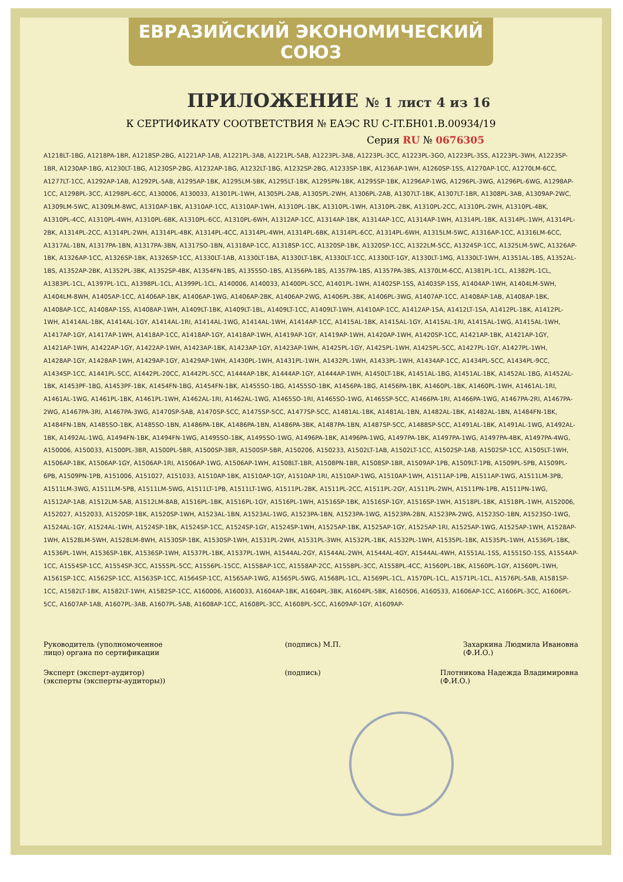ЕВРАЗИЙСКИЙ ЭКОНОМИЧЕСКИЙ СОЮЗ
ПРИЛОЖЕНИЕ № 1 лист 4 из 16
К СЕРТИФИКАТУ СООТВЕТСТВИЯ № ЕАЭС RU C-IT.БН01.B.00934/19
Серия RU № 0676305
A1218LT-1BG, A1218PA-1BR, A1218SP-2BG, A1221AP-1AB, A1221PL-3AB, A1221PL-5AB, A1223PL-3AB, A1223PL-3CC, A1223PL-3GO, A1223PL-3SS, A1223PL-3WH, A1223SP-1BR, A1230AP-1BG, A1230LT-1BG, A1230SP-2BG, A1232AP-1BG, A1232LT-1BG, A1232SP-2BG, A1233SP-1BK, A1236AP-1WH, A1260SP-1SS, A1270AP-1CC, A1270LM-6CC, A1277LT-1CC, A1292AP-1AB, A1292PL-5AB, A1295AP-1BK, A1295LM-5BK, A1295LT-1BK, A1295PN-1BK, A1295SP-1BK, A1296AP-1WG, A1296PL-3WG, A1296PL-6WG, A1298AP-1CC, A1298PL-3CC, A1298PL-6CC, A130006, A130033, A1301PL-1WH, A1305PL-2AB, A1305PL-2WH, A1306PL-2AB, A1307LT-1BK, A1307LT-1BR, A1308PL-3AB, A1309AP-2WC, A1309LM-5WC, A1309LM-8WC, A1310AP-1BK, A1310AP-1CC, A1310AP-1WH, A1310PL-1BK, A1310PL-1WH, A1310PL-2BK, A1310PL-2CC, A1310PL-2WH, A1310PL-4BK, A1310PL-4CC, A1310PL-4WH, A1310PL-6BK, A1310PL-6CC, A1310PL-6WH, A1312AP-1CC, A1314AP-1BK, A1314AP-1CC, A1314AP-1WH, A1314PL-1BK, A1314PL-1WH, A1314PL-2BK, A1314PL-2CC, A1314PL-2WH, A1314PL-4BK, A1314PL-4CC, A1314PL-4WH, A1314PL-6BK, A1314PL-6CC, A1314PL-6WH, A1315LM-5WC, A1316AP-1CC, A1316LM-6CC, A1317AL-1BN, A1317PA-1BN, A1317PA-3BN, A1317SO-1BN, A1318AP-1CC, A1318SP-1CC, A1320SP-1BK, A1320SP-1CC, A1322LM-5CC, A1324SP-1CC, A1325LM-5WC, A1326AP-1BK, A1326AP-1CC, A1326SP-1BK, A1326SP-1CC, A1330LT-1AB, A1330LT-1BA, A1330LT-1BK, A1330LT-1CC, A1330LT-1GY, A1330LT-1MG, A1330LT-1WH, A1351AL-1BS, A1352AL-1BS, A1352AP-2BK, A1352PL-3BK, A1352SP-4BK, A1354FN-1BS, A1355SO-1BS, A1356PA-1BS, A1357PA-1BS, A1357PA-3BS, A1370LM-6CC, A1381PL-1CL, A1382PL-1CL, A1383PL-1CL, A1397PL-1CL, A1398PL-1CL, A1399PL-1CL, A140006, A140033, A1400PL-5CC, A1401PL-1WH, A1402SP-1SS, A1403SP-1SS, A1404AP-1WH, A1404LM-5WH, A1404LM-8WH, A1405AP-1CC, A1406AP-1BK, A1406AP-1WG, A1406AP-2BK, A1406AP-2WG, A1406PL-3BK, A1406PL-3WG, A1407AP-1CC, A1408AP-1AB, A1408AP-1BK, A1408AP-1CC, A1408AP-1SS, A1408AP-1WH, A1409LT-1BK, A1409LT-1BL, A1409LT-1CC, A1409LT-1WH, A1410AP-1CC, A1412AP-1SA, A1412LT-1SA, A1412PL-1BK, A1412PL-1WH, A1414AL-1BK, A1414AL-1GY, A1414AL-1RI, A1414AL-1WG, A1414AL-1WH, A1414AP-1CC, A1415AL-1BK, A1415AL-1GY, A1415AL-1RI, A1415AL-1WG, A1415AL-1WH, A1417AP-1GY, A1417AP-1WH, A1418AP-1CC, A1418AP-1GY, A1418AP-1WH, A1419AP-1GY, A1419AP-1WH, A1420AP-1WH, A1420SP-1CC, A1421AP-1BK, A1421AP-1GY, A1421AP-1WH, A1422AP-1GY, A1422AP-1WH, A1423AP-1BK, A1423AP-1GY, A1423AP-1WH, A1425PL-1GY, A1425PL-1WH, A1425PL-5CC, A1427PL-1GY, A1427PL-1WH, A1428AP-1GY, A1428AP-1WH, A1429AP-1GY, A1429AP-1WH, A1430PL-1WH, A1431PL-1WH, A1432PL-1WH, A1433PL-1WH, A1434AP-1CC, A1434PL-5CC, A1434PL-9CC, A1434SP-1CC, A1441PL-5CC, A1442PL-20CC, A1442PL-5CC, A1444AP-1BK, A1444AP-1GY, A1444AP-1WH, A1450LT-1BK, A1451AL-1BG, A1451AL-1BK, A1452AL-1BG, A1452AL-1BK, A1453PF-1BG, A1453PF-1BK, A1454FN-1BG, A1454FN-1BK, A1455SO-1BG, A1455SO-1BK, A1456PA-1BG, A1456PA-1BK, A1460PL-1BK, A1460PL-1WH, A1461AL-1RI, A1461AL-1WG, A1461PL-1BK, A1461PL-1WH, A1462AL-1RI, A1462AL-1WG, A1465SO-1RI, A1465SO-1WG, A1465SP-5CC, A1466PA-1RI, A1466PA-1WG, A1467PA-2RI, A1467PA-2WG, A1467PA-3RI, A1467PA-3WG, A1470SP-5AB, A1470SP-5CC, A1475SP-5CC, A1477SP-5CC, A1481AL-1BK, A1481AL-1BN, A1482AL-1BK, A1482AL-1BN, A1484FN-1BK, A1484FN-1BN, A1485SO-1BK, A1485SO-1BN, A1486PA-1BK, A1486PA-1BN, A1486PA-3BK, A1487PA-1BN, A1487SP-5CC, A1488SP-5CC, A1491AL-1BK, A1491AL-1WG, A1492AL-1BK, A1492AL-1WG, A1494FN-1BK, A1494FN-1WG, A1495SO-1BK, A1495SO-1WG, A1496PA-1BK, A1496PA-1WG, A1497PA-1BK, A1497PA-1WG, A1497PA-4BK, A1497PA-4WG, A150006, A150033, A1500PL-3BR, A1500PL-5BR, A1500SP-3BR, A1500SP-5BR, A150206, A150233, A1502LT-1AB, A1502LT-1CC, A1502SP-1AB, A1502SP-1CC, A1505LT-1WH, A1506AP-1BK, A1506AP-1GY, A1506AP-1RI, A1506AP-1WG, A1506AP-1WH, A1508LT-1BR, A1508PN-1BR, A1508SP-1BR, A1509AP-1PB, A1509LT-1PB, A1509PL-5PB, A1509PL-6PB, A1509PN-1PB, A151006, A151027, A151033, A1510AP-1BK, A1510AP-1GY, A1510AP-1RI, A1510AP-1WG, A1510AP-1WH, A1511AP-1PB, A1511AP-1WG, A1511LM-3PB, A1511LM-3WG, A1511LM-5PB, A1511LM-5WG, A1511LT-1PB, A1511LT-1WG, A1511PL-2BK, A1511PL-2CC, A1511PL-2GY, A1511PL-2WH, A1511PN-1PB, A1511PN-1WG, A1512AP-1AB, A1512LM-5AB, A1512LM-8AB, A1516PL-1BK, A1516PL-1GY, A1516PL-1WH, A1516SP-1BK, A1516SP-1GY, A1516SP-1WH, A1518PL-1BK, A1518PL-1WH, A152006, A152027, A152033, A1520SP-1BK, A1520SP-1WH, A1523AL-1BN, A1523AL-1WG, A1523PA-1BN, A1523PA-1WG, A1523PA-2BN, A1523PA-2WG, A1523SO-1BN, A1523SO-1WG, A1524AL-1GY, A1524AL-1WH, A1524SP-1BK, A1524SP-1CC, A1524SP-1GY, A1524SP-1WH, A1525AP-1BK, A1525AP-1GY, A1525AP-1RI, A1525AP-1WG, A1525AP-1WH, A1528AP-1WH, A1528LM-5WH, A1528LM-8WH, A1530SP-1BK, A1530SP-1WH, A1531PL-2WH, A1531PL-3WH, A1532PL-1BK, A1532PL-1WH, A1535PL-1BK, A1535PL-1WH, A1536PL-1BK, A1536PL-1WH, A1536SP-1BK, A1536SP-1WH, A1537PL-1BK, A1537PL-1WH, A1544AL-2GY, A1544AL-2WH, A1544AL-4GY, A1544AL-4WH, A1551AL-1SS, A1551SO-1SS, A1554AP-1CC, A1554SP-1CC, A1554SP-3CC, A1555PL-5CC, A1556PL-15CC, A1558AP-1CC, A1558AP-2CC, A1558PL-3CC, A1558PL-4CC, A1560PL-1BK, A1560PL-1GY, A1560PL-1WH, A1561SP-1CC, A1562SP-1CC, A1563SP-1CC, A1564SP-1CC, A1565AP-1WG, A1565PL-5WG, A1568PL-1CL, A1569PL-1CL, A1570PL-1CL, A1571PL-1CL, A1576PL-5AB, A1581SP-1CC, A1582LT-1BK, A1582LT-1WH, A1582SP-1CC, A160006, A160033, A1604AP-1BK, A1604PL-3BK, A1604PL-5BK, A160506, A160533, A1606AP-1CC, A1606PL-3CC, A1606PL-5CC, A1607AP-1AB, A1607PL-3AB, A1607PL-5AB, A1608AP-1CC, A1608PL-3CC, A1608PL-5CC, A1609AP-1GY, A1609AP-
Руководитель (уполномоченное
лицо) органа по сертификации
(подпись) М.П. Захаркина Людмила Ивановна
(Ф.И.О.)
Эксперт (эксперт-аудитор)
(эксперты (эксперты-аудиторы))
(подпись) Плотникова Надежда Владимировна
(Ф.И.О.)